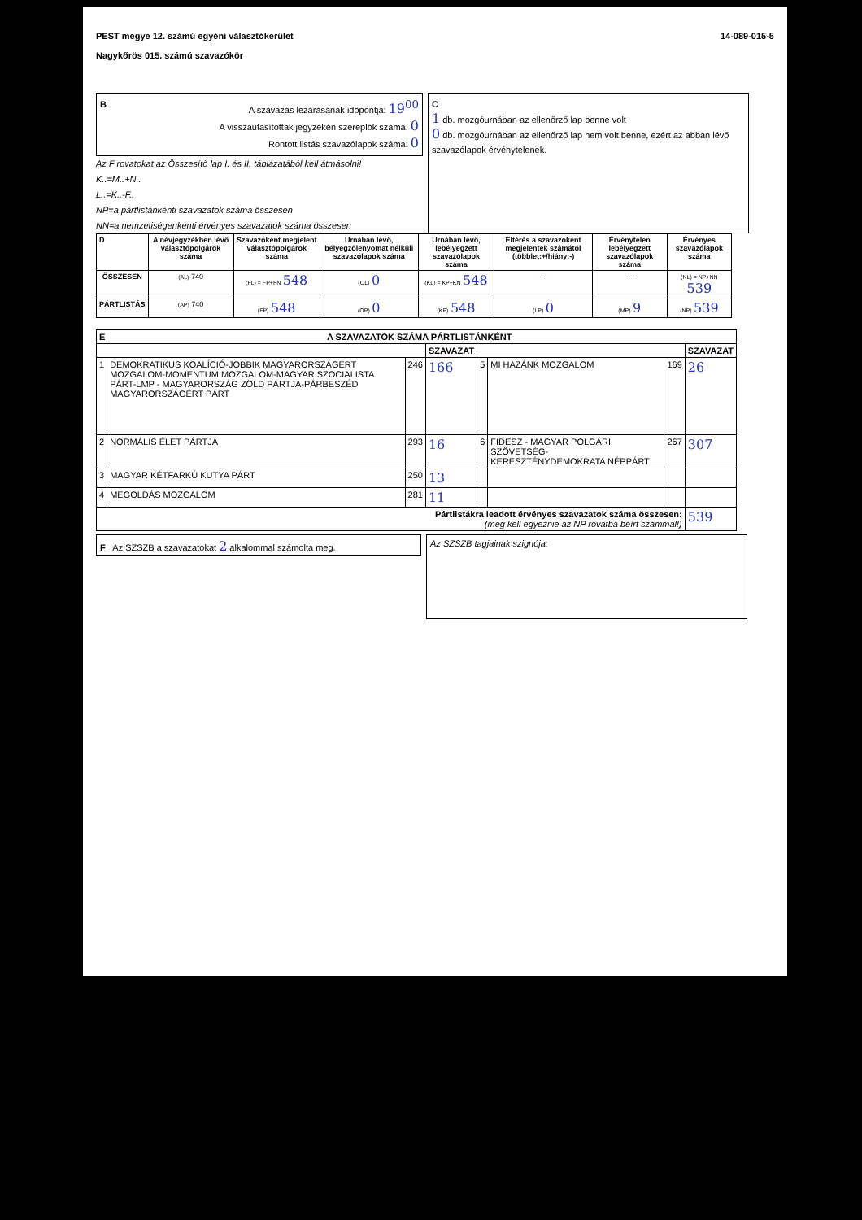PEST megye 12. számú egyéni választókerület
Nagykőrös 015. számú szavazókör
14-089-015-5
BA szavazás lezárásának időpontja: 19<sup>00</sup>
A visszautasítottak jegyzékén szereplők száma: 0
Rontott listás szavazólapok száma: 0
Az F rovatokat az Összesítő lap I. és II. táblázatából kell átmásolni!
K..=M..+N..
L..=K..-F..
NP=a pártlistánkénti szavazatok száma összesen
NN=a nemzetiségenkénti érvényes szavazatok száma összesen
C
1 db. mozgóurnában az ellenőrző lap benne volt
0 db. mozgóurnában az ellenőrző lap nem volt benne, ezért az abban lévő szavazólapok érvénytelenek.
| D | A névjegyzékben lévő választópolgárok száma | Szavazóként megjelent választópolgárok száma | Urnában lévő, bélyegzőlenyomat nélküli szavazólapok száma | Urnában lévő, lebélyegzett szavazólapok száma | Eltérés a szavazóként megjelentek számától (többlet:+/hiány:-) | Érvénytelen lebélyegzett szavazólapok száma | Érvényes szavazólapok száma |
| --- | --- | --- | --- | --- | --- | --- | --- |
| ÖSSZESEN | (AL) 740 | (FL) = FP+FN 548 | (OL) 0 | (KL) = KP+KN 548 | --- | ---- | (NL) = NP+NN 539 |
| PÁRTLISTÁS | (AP) 740 | (FP) 548 | (OP) 0 | (KP) 548 | (LP) 0 | (MP) 9 | (NP) 539 |
| E A SZAVAZATOK SZÁMA PÁRTLISTÁNKÉNT | | | | | | | |
| --- | --- | --- | --- | --- | --- | --- | --- |
| | | | SZAVAZAT | | | | SZAVAZAT |
| 1 | DEMOKRATIKUS KOALÍCIÓ-JOBBIK MAGYARORSZÁGÉRT MOZGALOM-MOMENTUM MOZGALOM-MAGYAR SZOCIALISTA PÁRT-LMP - MAGYARORSZÁG ZÖLD PÁRTJA-PÁRBESZÉD MAGYARORSZÁGÉRT PÁRT | 246 | 166 | 5 | MI HAZÁNK MOZGALOM | 169 | 26 |
| 2 | NORMÁLIS ÉLET PÁRTJA | 293 | 16 | 6 | FIDESZ - MAGYAR POLGÁRI SZÖVETSÉG-KERESZTÉNYDEMOKRATA NÉPPÁRT | 267 | 307 |
| 3 | MAGYAR KÉTFARKÚ KUTYA PÁRT | 250 | 13 | | | | |
| 4 | MEGOLDÁS MOZGALOM | 281 | 11 | | | | |
| Pártlistákra leadott érvényes szavazatok száma összesen: (meg kell egyeznie az NP rovatba beírt számmal!) | | | | | | | 539 |
F Az SZSZB a szavazatokat 2 alkalommal számolta meg.
Az SZSZB tagjainak szignója: